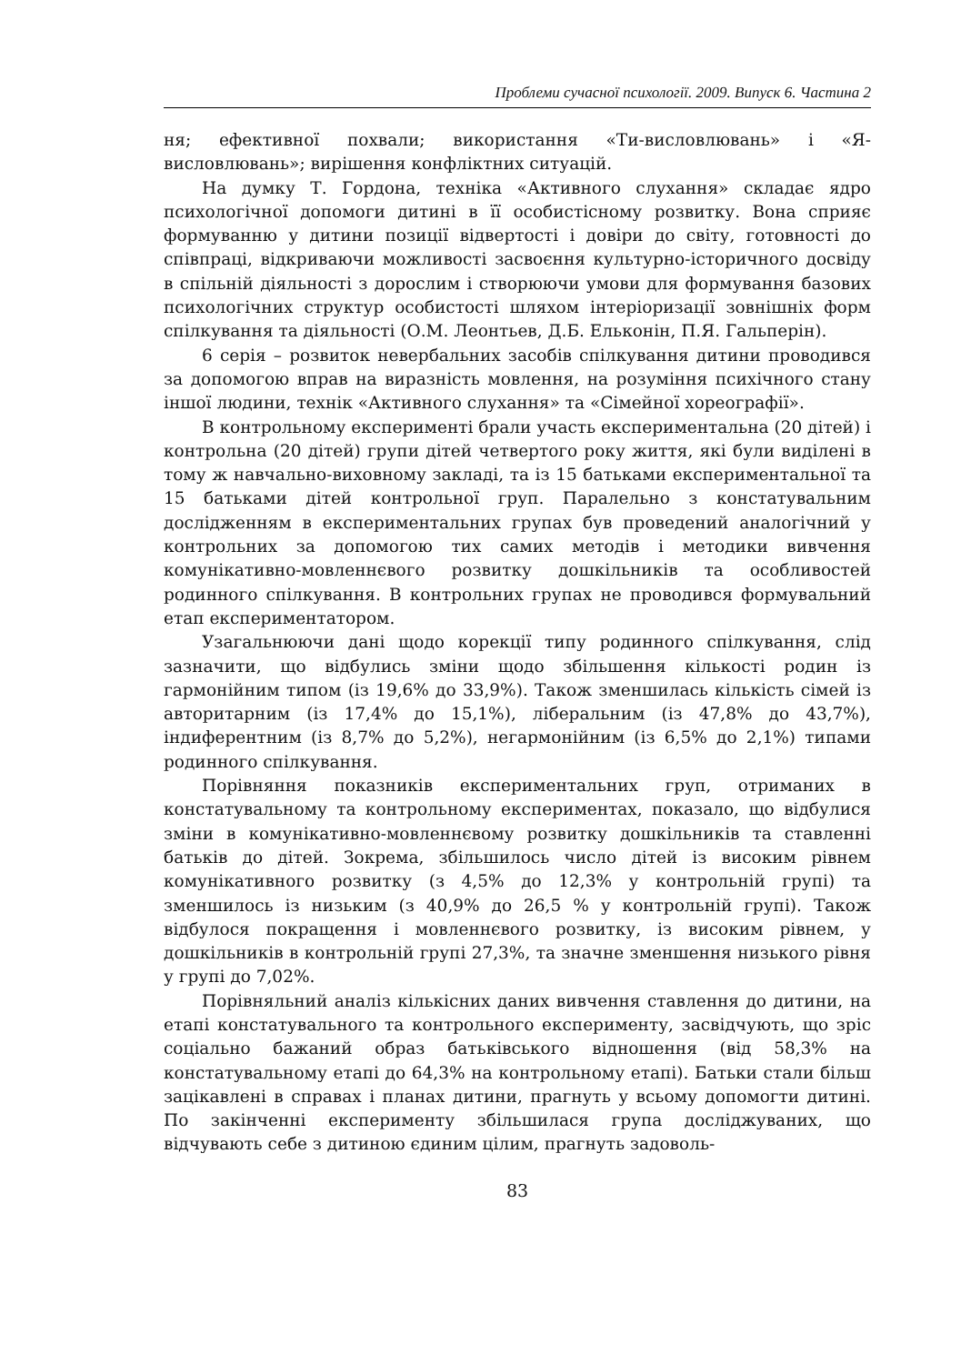Проблеми сучасної психології. 2009. Випуск 6. Частина 2
ня; ефективної похвали; використання «Ти-висловлювань» і «Я-висловлювань»; вирішення конфліктних ситуацій.
На думку Т. Гордона, техніка «Активного слухання» складає ядро психологічної допомоги дитині в її особистісному розвитку. Вона сприяє формуванню у дитини позиції відвертості і довіри до світу, готовності до співпраці, відкриваючи можливості засвоєння культурно-історичного досвіду в спільній діяльності з дорослим і створюючи умови для формування базових психологічних структур особистості шляхом інтеріоризації зовнішніх форм спілкування та діяльності (О.М. Леонтьев, Д.Б. Ельконін, П.Я. Гальперін).
6 серія – розвиток невербальних засобів спілкування дитини проводився за допомогою вправ на виразність мовлення, на розуміння психічного стану іншої людини, технік «Активного слухання» та «Сімейної хореографії».
В контрольному експерименті брали участь експериментальна (20 дітей) і контрольна (20 дітей) групи дітей четвертого року життя, які були виділені в тому ж навчально-виховному закладі, та із 15 батьками експериментальної та 15 батьками дітей контрольної груп. Паралельно з констатувальним дослідженням в експериментальних групах був проведений аналогічний у контрольних за допомогою тих самих методів і методики вивчення комунікативно-мовленнєвого розвитку дошкільників та особливостей родинного спілкування. В контрольних групах не проводився формувальний етап експериментатором.
Узагальнюючи дані щодо корекції типу родинного спілкування, слід зазначити, що відбулись зміни щодо збільшення кількості родин із гармонійним типом (із 19,6% до 33,9%). Також зменшилась кількість сімей із авторитарним (із 17,4% до 15,1%), ліберальним (із 47,8% до 43,7%), індиферентним (із 8,7% до 5,2%), негармонійним (із 6,5% до 2,1%) типами родинного спілкування.
Порівняння показників експериментальних груп, отриманих в констатувальному та контрольному експериментах, показало, що відбулися зміни в комунікативно-мовленнєвому розвитку дошкільників та ставленні батьків до дітей. Зокрема, збільшилось число дітей із високим рівнем комунікативного розвитку (з 4,5% до 12,3% у контрольній групі) та зменшилось із низьким (з 40,9% до 26,5 % у контрольній групі). Також відбулося покращення і мовленнєвого розвитку, із високим рівнем, у дошкільників в контрольній групі 27,3%, та значне зменшення низького рівня у групі до 7,02%.
Порівняльний аналіз кількісних даних вивчення ставлення до дитини, на етапі констатувального та контрольного експерименту, засвідчують, що зріс соціально бажаний образ батьківського відношення (від 58,3% на констатувальному етапі до 64,3% на контрольному етапі). Батьки стали більш зацікавлені в справах і планах дитини, прагнуть у всьому допомогти дитині. По закінченні експерименту збільшилася група досліджуваних, що відчувають себе з дитиною єдиним цілим, прагнуть задоволь-
83